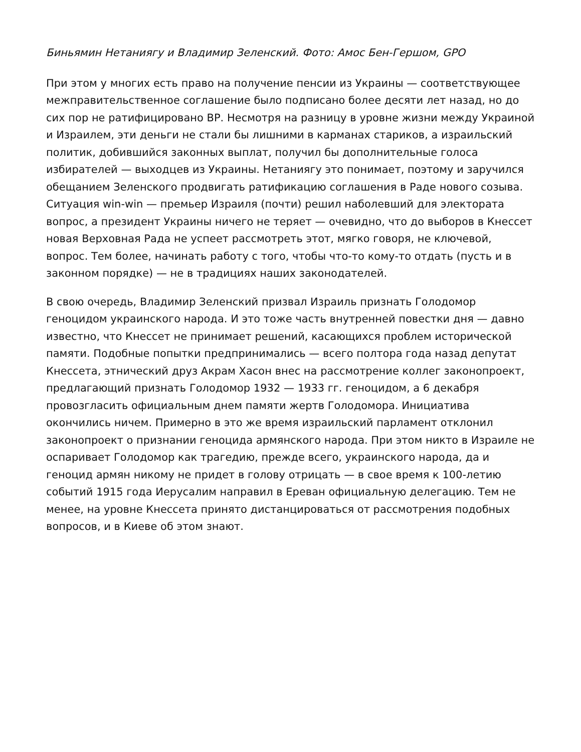Биньямин Нетаниягу и Владимир Зеленский. Фото: Амос Бен-Гершом, GPO
При этом у многих есть право на получение пенсии из Украины — соответствующее межправительственное соглашение было подписано более десяти лет назад, но до сих пор не ратифицировано ВР. Несмотря на разницу в уровне жизни между Украиной и Израилем, эти деньги не стали бы лишними в карманах стариков, а израильский политик, добившийся законных выплат, получил бы дополнительные голоса избирателей — выходцев из Украины. Нетаниягу это понимает, поэтому и заручился обещанием Зеленского продвигать ратификацию соглашения в Раде нового созыва. Ситуация win-win — премьер Израиля (почти) решил наболевший для электората вопрос, а президент Украины ничего не теряет — очевидно, что до выборов в Кнессет новая Верховная Рада не успеет рассмотреть этот, мягко говоря, не ключевой, вопрос. Тем более, начинать работу с того, чтобы что-то кому-то отдать (пусть и в законном порядке) — не в традициях наших законодателей.
В свою очередь, Владимир Зеленский призвал Израиль признать Голодомор геноцидом украинского народа. И это тоже часть внутренней повестки дня — давно известно, что Кнессет не принимает решений, касающихся проблем исторической памяти. Подобные попытки предпринимались — всего полтора года назад депутат Кнессета, этнический друз Акрам Хасон внес на рассмотрение коллег законопроект, предлагающий признать Голодомор 1932 — 1933 гг. геноцидом, а 6 декабря провозгласить официальным днем памяти жертв Голодомора. Инициатива окончились ничем. Примерно в это же время израильский парламент отклонил законопроект о признании геноцида армянского народа. При этом никто в Израиле не оспаривает Голодомор как трагедию, прежде всего, украинского народа, да и геноцид армян никому не придет в голову отрицать — в свое время к 100-летию событий 1915 года Иерусалим направил в Ереван официальную делегацию. Тем не менее, на уровне Кнессета принято дистанцироваться от рассмотрения подобных вопросов, и в Киеве об этом знают.